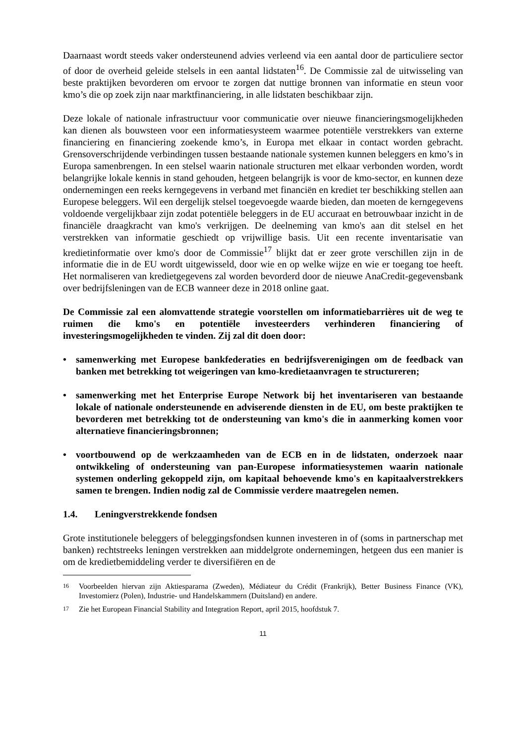Daarnaast wordt steeds vaker ondersteunend advies verleend via een aantal door de particuliere sector of door de overheid geleide stelsels in een aantal lidstaten<sup>16</sup>. De Commissie zal de uitwisseling van beste praktijken bevorderen om ervoor te zorgen dat nuttige bronnen van informatie en steun voor kmo’s die op zoek zijn naar marktfinanciering, in alle lidstaten beschikbaar zijn.
Deze lokale of nationale infrastructuur voor communicatie over nieuwe financieringsmogelijkheden kan dienen als bouwsteen voor een informatiesysteem waarmee potentiële verstrekkers van externe financiering en financiering zoekende kmo’s, in Europa met elkaar in contact worden gebracht. Grensoverschrijdende verbindingen tussen bestaande nationale systemen kunnen beleggers en kmo’s in Europa samenbrengen. In een stelsel waarin nationale structuren met elkaar verbonden worden, wordt belangrijke lokale kennis in stand gehouden, hetgeen belangrijk is voor de kmo-sector, en kunnen deze ondernemingen een reeks kerngegevens in verband met financiën en krediet ter beschikking stellen aan Europese beleggers. Wil een dergelijk stelsel toegevoegde waarde bieden, dan moeten de kerngegevens voldoende vergelijkbaar zijn zodat potentiële beleggers in de EU accuraat en betrouwbaar inzicht in de financiële draagkracht van kmo's verkrijgen. De deelneming van kmo's aan dit stelsel en het verstrekken van informatie geschiedt op vrijwillige basis. Uit een recente inventarisatie van kredietinformatie over kmo's door de Commissie<sup>17</sup> blijkt dat er zeer grote verschillen zijn in de informatie die in de EU wordt uitgewisseld, door wie en op welke wijze en wie er toegang toe heeft. Het normaliseren van kredietgegevens zal worden bevorderd door de nieuwe AnaCredit-gegevensbank over bedrijfsleningen van de ECB wanneer deze in 2018 online gaat.
De Commissie zal een alomvattende strategie voorstellen om informatiebarrières uit de weg te ruimen die kmo's en potentiële investeerders verhinderen financiering of investeringsmogelijkheden te vinden. Zij zal dit doen door:
• samenwerking met Europese bankfederaties en bedrijfsverenigingen om de feedback van banken met betrekking tot weigeringen van kmo-kredietaanvragen te structureren;
• samenwerking met het Enterprise Europe Network bij het inventariseren van bestaande lokale of nationale ondersteunende en adviserende diensten in de EU, om beste praktijken te bevorderen met betrekking tot de ondersteuning van kmo's die in aanmerking komen voor alternatieve financieringsbronnen;
• voortbouwend op de werkzaamheden van de ECB en in de lidstaten, onderzoek naar ontwikkeling of ondersteuning van pan-Europese informatiesystemen waarin nationale systemen onderling gekoppeld zijn, om kapitaal behoevende kmo's en kapitaalverstrekkers samen te brengen. Indien nodig zal de Commissie verdere maatregelen nemen.
1.4. Leningverstrekkende fondsen
Grote institutionele beleggers of beleggingsfondsen kunnen investeren in of (soms in partnerschap met banken) rechtstreeks leningen verstrekken aan middelgrote ondernemingen, hetgeen dus een manier is om de kredietbemiddeling verder te diversifiëren en de
16
Voorbeelden hiervan zijn Aktiespararna (Zweden), Médiateur du Crédit (Frankrijk), Better Business Finance (VK), Investomierz (Polen), Industrie- und Handelskammern (Duitsland) en andere.
17
Zie het European Financial Stability and Integration Report, april 2015, hoofdstuk 7.
11